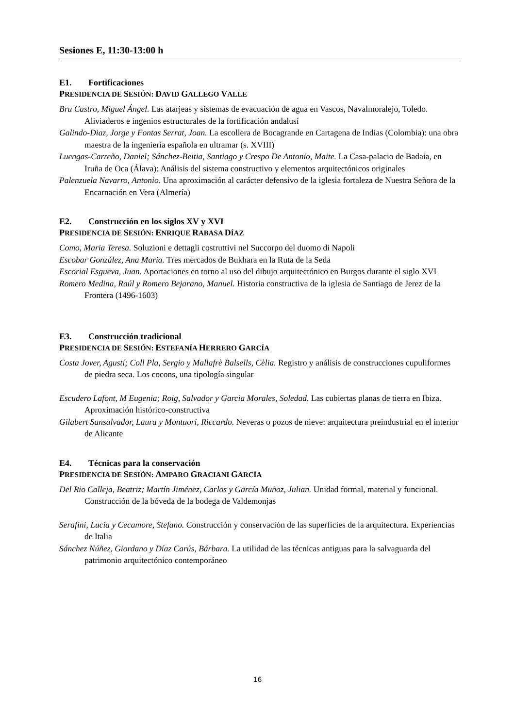Sesiones E, 11:30-13:00 h
E1. Fortificaciones
PRESIDENCIA DE SESIÓN: DAVID GALLEGO VALLE
Bru Castro, Miguel Ángel. Las atarjeas y sistemas de evacuación de agua en Vascos, Navalmoralejo, Toledo. Aliviaderos e ingenios estructurales de la fortificación andalusí
Galindo-Diaz, Jorge y Fontas Serrat, Joan. La escollera de Bocagrande en Cartagena de Indias (Colombia): una obra maestra de la ingeniería española en ultramar (s. XVIII)
Luengas-Carreño, Daniel; Sánchez-Beitia, Santiago y Crespo De Antonio, Maite. La Casa-palacio de Badaia, en Iruña de Oca (Álava): Análisis del sistema constructivo y elementos arquitectónicos originales
Palenzuela Navarro, Antonio. Una aproximación al carácter defensivo de la iglesia fortaleza de Nuestra Señora de la Encarnación en Vera (Almería)
E2. Construcción en los siglos XV y XVI
PRESIDENCIA DE SESIÓN: ENRIQUE RABASA DÍAZ
Como, Maria Teresa. Soluzioni e dettagli costruttivi nel Succorpo del duomo di Napoli
Escobar González, Ana Maria. Tres mercados de Bukhara en la Ruta de la Seda
Escorial Esgueva, Juan. Aportaciones en torno al uso del dibujo arquitectónico en Burgos durante el siglo XVI
Romero Medina, Raúl y Romero Bejarano, Manuel. Historia constructiva de la iglesia de Santiago de Jerez de la Frontera (1496-1603)
E3. Construcción tradicional
PRESIDENCIA DE SESIÓN: ESTEFANÍA HERRERO GARCÍA
Costa Jover, Agustí; Coll Pla, Sergio y Mallafrè Balsells, Cèlia. Registro y análisis de construcciones cupuliformes de piedra seca. Los cocons, una tipología singular
Escudero Lafont, M Eugenia; Roig, Salvador y Garcia Morales, Soledad. Las cubiertas planas de tierra en Ibiza. Aproximación histórico-constructiva
Gilabert Sansalvador, Laura y Montuori, Riccardo. Neveras o pozos de nieve: arquitectura preindustrial en el interior de Alicante
E4. Técnicas para la conservación
PRESIDENCIA DE SESIÓN: AMPARO GRACIANI GARCÍA
Del Rio Calleja, Beatriz; Martín Jiménez, Carlos y García Muñoz, Julian. Unidad formal, material y funcional. Construcción de la bóveda de la bodega de Valdemonjas
Serafini, Lucia y Cecamore, Stefano. Construcción y conservación de las superficies de la arquitectura. Experiencias de Italia
Sánchez Núñez, Giordano y Díaz Carús, Bárbara. La utilidad de las técnicas antiguas para la salvaguarda del patrimonio arquitectónico contemporáneo
16